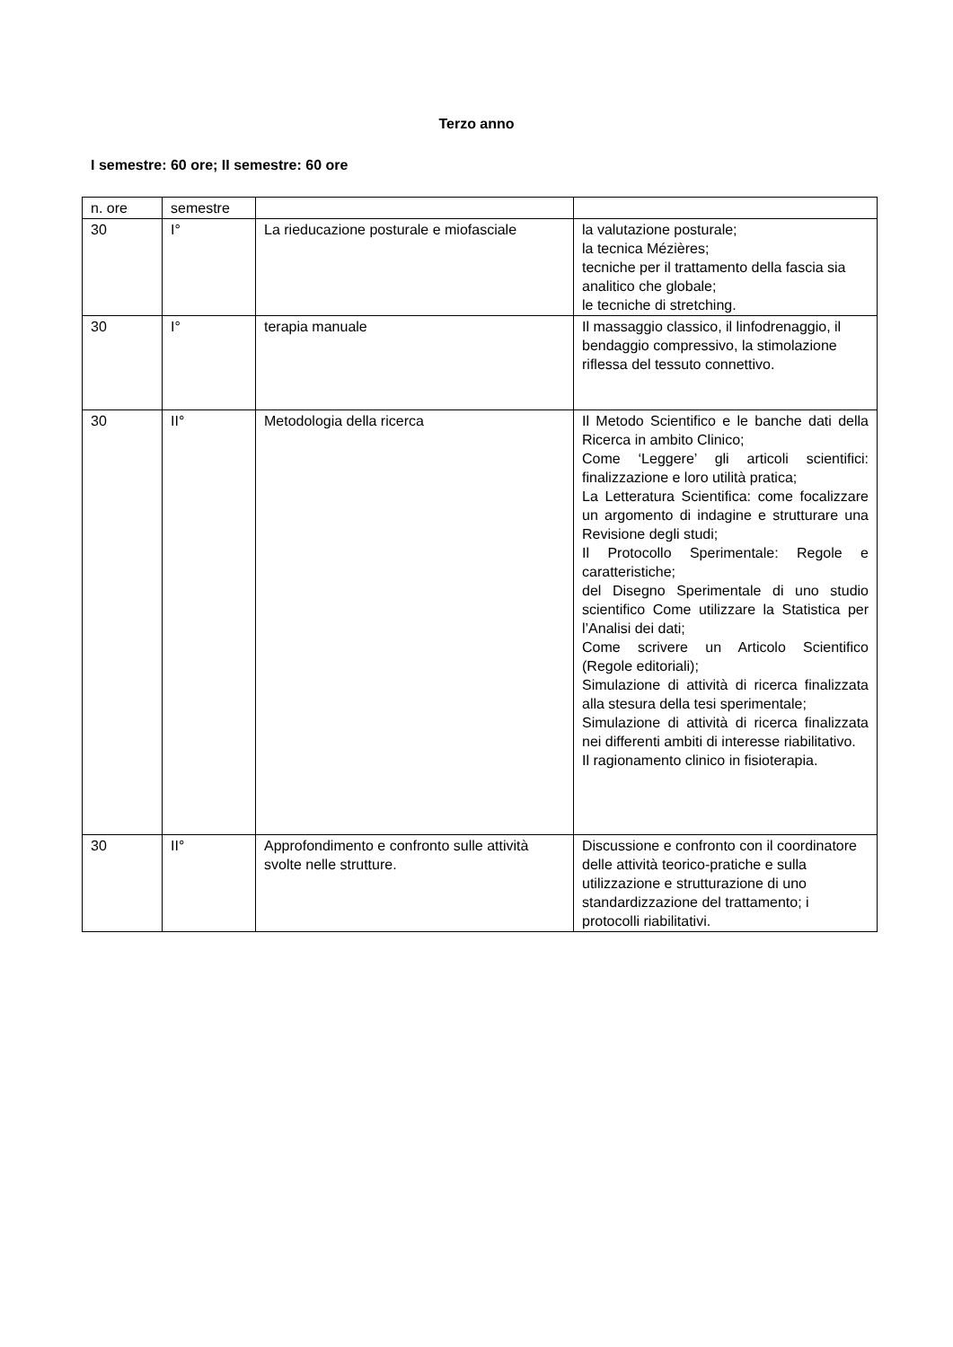Terzo anno
I semestre: 60 ore; II semestre: 60 ore
| n. ore | semestre | | |
| 30 | I° | La rieducazione posturale e miofasciale | la valutazione posturale; la tecnica Mézières; tecniche per il trattamento della fascia sia analitico che globale; le tecniche di stretching. |
| 30 | I° | terapia manuale | Il massaggio classico, il linfodrenaggio, il bendaggio compressivo, la stimolazione riflessa del tessuto connettivo. |
| 30 | II° | Metodologia della ricerca | Il Metodo Scientifico e le banche dati della Ricerca in ambito Clinico; Come ‘Leggere’ gli articoli scientifici: finalizzazione e loro utilità pratica; La Letteratura Scientifica: come focalizzare un argomento di indagine e strutturare una Revisione degli studi; Il Protocollo Sperimentale: Regole e caratteristiche; del Disegno Sperimentale di uno studio scientifico Come utilizzare la Statistica per l’Analisi dei dati; Come scrivere un Articolo Scientifico (Regole editoriali); Simulazione di attività di ricerca finalizzata alla stesura della tesi sperimentale; Simulazione di attività di ricerca finalizzata nei differenti ambiti di interesse riabilitativo. Il ragionamento clinico in fisioterapia. |
| 30 | II° | Approfondimento e confronto sulle attività svolte nelle strutture. | Discussione e confronto con il coordinatore delle attività teorico-pratiche e sulla utilizzazione e strutturazione di uno standardizzazione del trattamento; i protocolli riabilitativi. |